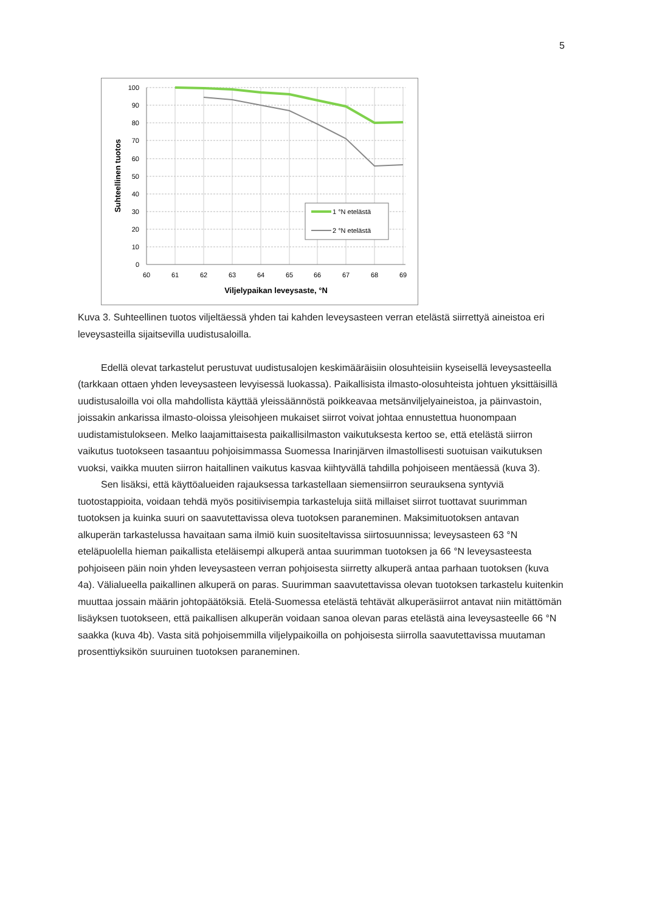5
100
90
80
70
60
50
40
30
20
10
0
60
61
62
63
64
65
66
67
68
69
Viljelypaikan leveysaste, °N
Suhteellinen tuotos
1 °N etelästä
2 °N etelästä
Kuva 3. Suhteellinen tuotos viljeltäessä yhden tai kahden leveysasteen verran etelästä siirrettyä aineistoa eri leveysasteilla sijaitsevilla uudistusaloilla.
Edellä olevat tarkastelut perustuvat uudistusalojen keskimääräisiin olosuhteisiin kyseisellä leveysasteella (tarkkaan ottaen yhden leveysasteen levyisessä luokassa). Paikallisista ilmasto-olosuhteista johtuen yksittäisillä uudistusaloilla voi olla mahdollista käyttää yleissäännöstä poikkeavaa metsänviljelyaineistoa, ja päinvastoin, joissakin ankarissa ilmasto-oloissa yleisohjeen mukaiset siirrot voivat johtaa ennustettua huonompaan uudistamistulokseen. Melko laajamittaisesta paikallisilmaston vaikutuksesta kertoo se, että etelästä siirron vaikutus tuotokseen tasaantuu pohjoisimmassa Suomessa Inarinjärven ilmastollisesti suotuisan vaikutuksen vuoksi, vaikka muuten siirron haitallinen vaikutus kasvaa kiihtyvällä tahdilla pohjoiseen mentäessä (kuva 3).
Sen lisäksi, että käyttöalueiden rajauksessa tarkastellaan siemensiirron seurauksena syntyviä tuotostappioita, voidaan tehdä myös positiivisempia tarkasteluja siitä millaiset siirrot tuottavat suurimman tuotoksen ja kuinka suuri on saavutettavissa oleva tuotoksen paraneminen. Maksimituotoksen antavan alkuperän tarkastelussa havaitaan sama ilmiö kuin suositeltavissa siirtosuunnissa; leveysasteen 63 °N eteläpuolella hieman paikallista eteläisempi alkuperä antaa suurimman tuotoksen ja 66 °N leveysasteesta pohjoiseen päin noin yhden leveysasteen verran pohjoisesta siirretty alkuperä antaa parhaan tuotoksen (kuva 4a). Välialueella paikallinen alkuperä on paras. Suurimman saavutettavissa olevan tuotoksen tarkastelu kuitenkin muuttaa jossain määrin johtopäätöksiä. Etelä-Suomessa etelästä tehtävät alkuperäsiirrot antavat niin mitättömän lisäyksen tuotokseen, että paikallisen alkuperän voidaan sanoa olevan paras etelästä aina leveysasteelle 66 °N saakka (kuva 4b). Vasta sitä pohjoisemmilla viljelypaikoilla on pohjoisesta siirrolla saavutettavissa muutaman prosenttiyksikön suuruinen tuotoksen paraneminen.